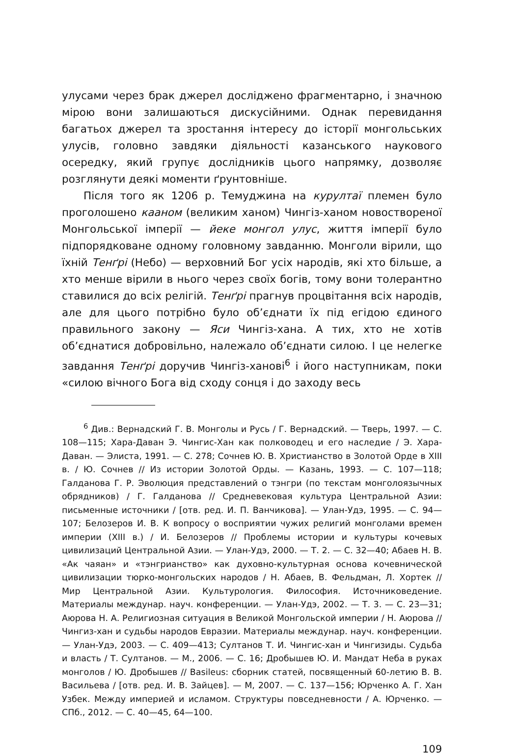улусами через брак джерел досліджено фрагментарно, і значною мірою вони залишаються дискусійними. Однак перевидання багатьох джерел та зростання інтересу до історії монгольських улусів, головно завдяки діяльності казанського наукового осередку, який групує дослідників цього напрямку, дозволяє розглянути деякі моменти ґрунтовніше.
Після того як 1206 р. Темуджина на курултаї племен було проголошено кааном (великим ханом) Чингіз-ханом новоствореної Монгольської імперії — йеке монгол улус, життя імперії було підпорядковане одному головному завданню. Монголи вірили, що їхній Тенґрі (Небо) — верховний Бог усіх народів, які хто більше, а хто менше вірили в нього через своїх богів, тому вони толерантно ставилися до всіх релігій. Тенґрі прагнув процвітання всіх народів, але для цього потрібно було об’єднати їх під егідою єдиного правильного закону — Яси Чингіз-хана. А тих, хто не хотів об’єднатися добровільно, належало об’єднати силою. І це нелегке завдання Тенґрі доручив Чингіз-ханові<sup>6</sup> і його наступникам, поки «силою вічного Бога від сходу сонця і до заходу весь
<sup>6</sup> Див.: Вернадский Г. В. Монголы и Русь / Г. Вернадский. — Тверь, 1997. — С. 108—115; Хара-Даван Э. Чингис-Хан как полководец и его наследие / Э. Хара-Даван. — Элиста, 1991. — С. 278; Сочнев Ю. В. Христианство в Золотой Орде в XIII в. / Ю. Сочнев // Из истории Золотой Орды. — Казань, 1993. — С. 107—118; Галданова Г. Р. Эволюция представлений о тэнгри (по текстам монголоязычных обрядников) / Г. Галданова // Средневековая культура Центральной Азии: письменные источники / [отв. ред. И. П. Ванчикова]. — Улан-Удэ, 1995. — С. 94—107; Белозеров И. В. К вопросу о восприятии чужих религий монголами времен империи (XIII в.) / И. Белозеров // Проблемы истории и культуры кочевых цивилизаций Центральной Азии. — Улан-Удэ, 2000. — Т. 2. — С. 32—40; Абаев Н. В. «Ак чаяан» и «тэнгрианство» как духовно-культурная основа кочевнической цивилизации тюрко-монгольских народов / Н. Абаев, В. Фельдман, Л. Хортек // Мир Центральной Азии. Культурология. Философия. Источниковедение. Материалы междунар. науч. конференции. — Улан-Удэ, 2002. — Т. 3. — С. 23—31; Аюрова Н. А. Религиозная ситуация в Великой Монгольской империи / Н. Аюрова // Чингиз-хан и судьбы народов Евразии. Материалы междунар. науч. конференции. — Улан-Удэ, 2003. — С. 409—413; Султанов Т. И. Чингис-хан и Чингизиды. Судьба и власть / Т. Султанов. — М., 2006. — С. 16; Дробышев Ю. И. Мандат Неба в руках монголов / Ю. Дробышев // Basileus: сборник статей, посвященный 60-летию В. В. Васильева / [отв. ред. И. В. Зайцев]. — М, 2007. — С. 137—156; Юрченко А. Г. Хан Узбек. Между империей и исламом. Структуры повседневности / А. Юрченко. — СПб., 2012. — С. 40—45, 64—100.
109